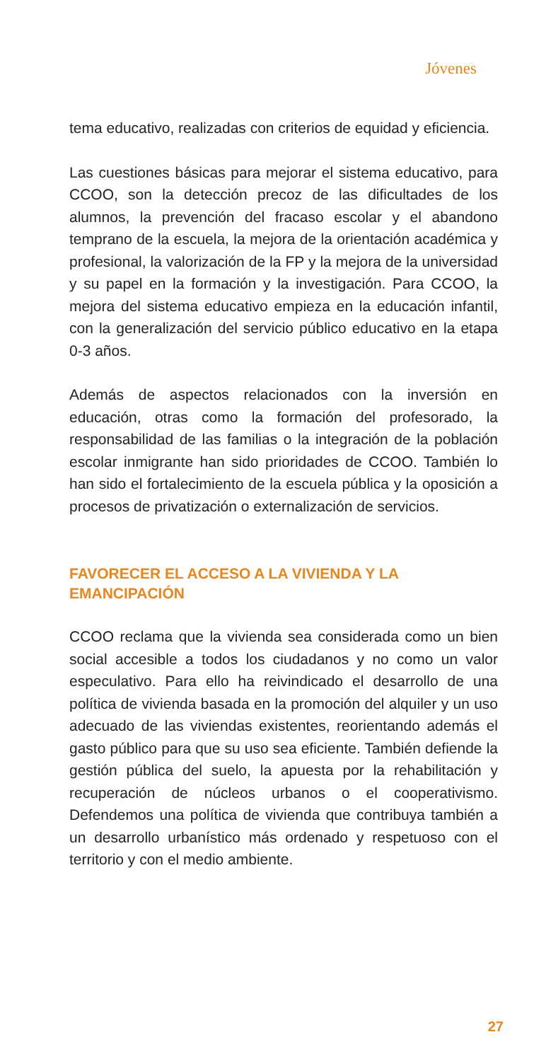Jóvenes
tema educativo, realizadas con criterios de equidad y eficiencia.
Las cuestiones básicas para mejorar el sistema educativo, para CCOO, son la detección precoz de las dificultades de los alumnos, la prevención del fracaso escolar y el abandono temprano de la escuela, la mejora de la orientación académica y profesional, la valorización de la FP y la mejora de la universidad y su papel en la formación y la investigación. Para CCOO, la mejora del sistema educativo empieza en la educación infantil, con la generalización del servicio público educativo en la etapa 0-3 años.
Además de aspectos relacionados con la inversión en educación, otras como la formación del profesorado, la responsabilidad de las familias o la integración de la población escolar inmigrante han sido prioridades de CCOO. También lo han sido el fortalecimiento de la escuela pública y la oposición a procesos de privatización o externalización de servicios.
FAVORECER EL ACCESO A LA VIVIENDA Y LA
EMANCIPACIÓN
CCOO reclama que la vivienda sea considerada como un bien social accesible a todos los ciudadanos y no como un valor especulativo. Para ello ha reivindicado el desarrollo de una política de vivienda basada en la promoción del alquiler y un uso adecuado de las viviendas existentes, reorientando además el gasto público para que su uso sea eficiente. También defiende la gestión pública del suelo, la apuesta por la rehabilitación y recuperación de núcleos urbanos o el cooperativismo. Defendemos una política de vivienda que contribuya también a un desarrollo urbanístico más ordenado y respetuoso con el territorio y con el medio ambiente.
27